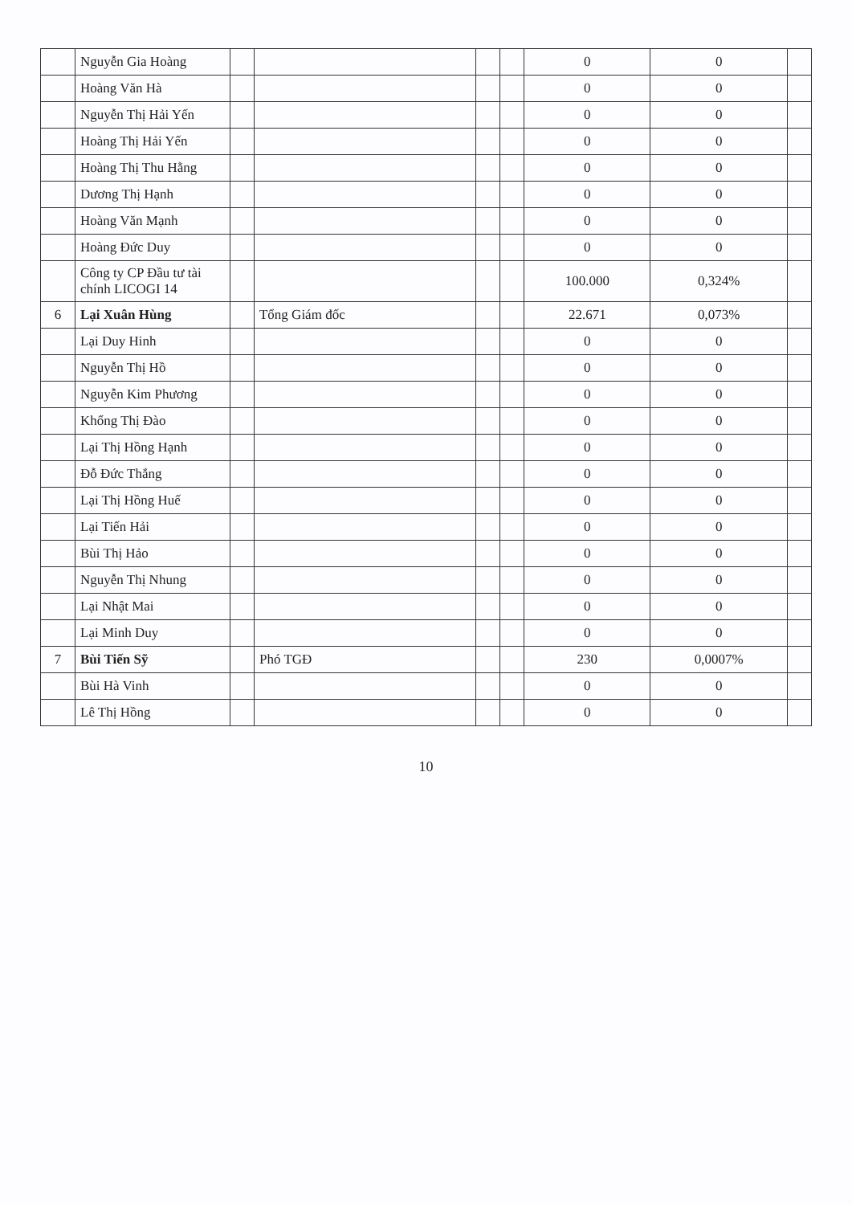| | Nguyễn Gia Hoàng | | | | | 0 | 0 | |
| | Hoàng Văn Hà | | | | | 0 | 0 | |
| | Nguyễn Thị Hải Yến | | | | | 0 | 0 | |
| | Hoàng Thị Hải Yến | | | | | 0 | 0 | |
| | Hoàng Thị Thu Hằng | | | | | 0 | 0 | |
| | Dương Thị Hạnh | | | | | 0 | 0 | |
| | Hoàng Văn Mạnh | | | | | 0 | 0 | |
| | Hoàng Đức Duy | | | | | 0 | 0 | |
| | Công ty CP Đầu tư tài chính LICOGI 14 | | | | | 100.000 | 0,324% | |
| 6 | Lại Xuân Hùng | | Tổng Giám đốc | | | 22.671 | 0,073% | |
| | Lại Duy Hinh | | | | | 0 | 0 | |
| | Nguyễn Thị Hồ | | | | | 0 | 0 | |
| | Nguyễn Kim Phương | | | | | 0 | 0 | |
| | Khổng Thị Đào | | | | | 0 | 0 | |
| | Lại Thị Hồng Hạnh | | | | | 0 | 0 | |
| | Đỗ Đức Thắng | | | | | 0 | 0 | |
| | Lại Thị Hồng Huế | | | | | 0 | 0 | |
| | Lại Tiến Hải | | | | | 0 | 0 | |
| | Bùi Thị Hảo | | | | | 0 | 0 | |
| | Nguyễn Thị Nhung | | | | | 0 | 0 | |
| | Lại Nhật Mai | | | | | 0 | 0 | |
| | Lại Minh Duy | | | | | 0 | 0 | |
| 7 | Bùi Tiến Sỹ | | Phó TGĐ | | | 230 | 0,0007% | |
| | Bùi Hà Vinh | | | | | 0 | 0 | |
| | Lê Thị Hồng | | | | | 0 | 0 | |
10